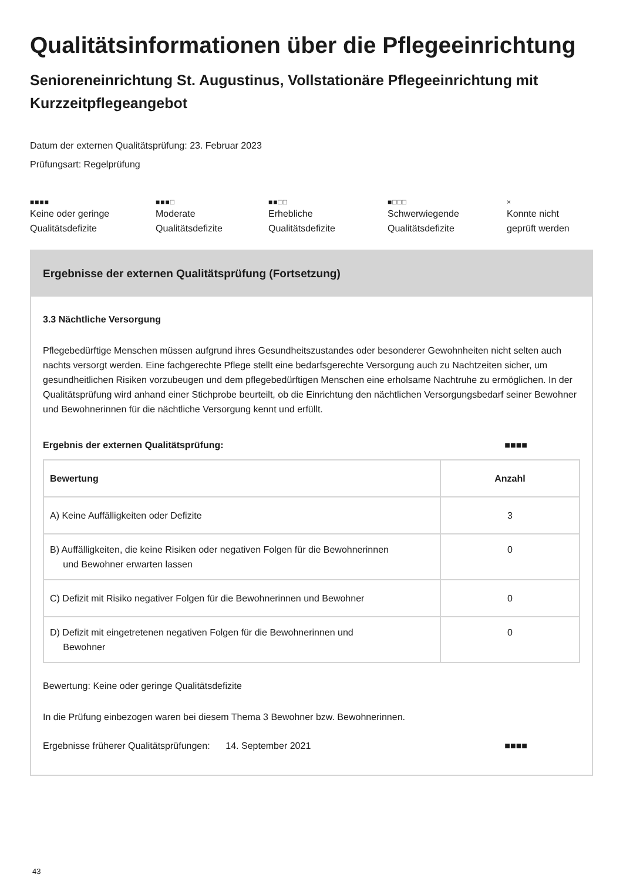Qualitätsinformationen über die Pflegeeinrichtung
Senioreneinrichtung St. Augustinus, Vollstationäre Pflegeeinrichtung mit Kurzzeitpflegeangebot
Datum der externen Qualitätsprüfung: 23. Februar 2023
Prüfungsart: Regelprüfung
■■■■
Keine oder geringe
Qualitätsdefizite
■■■□
Moderate
Qualitätsdefizite
■■□□
Erhebliche
Qualitätsdefizite
■□□□
Schwerwiegende
Qualitätsdefizite
×
Konnte nicht
geprüft werden
Ergebnisse der externen Qualitätsprüfung (Fortsetzung)
3.3 Nächtliche Versorgung
Pflegebedürftige Menschen müssen aufgrund ihres Gesundheitszustandes oder besonderer Gewohnheiten nicht selten auch nachts versorgt werden. Eine fachgerechte Pflege stellt eine bedarfsgerechte Versorgung auch zu Nachtzeiten sicher, um gesundheitlichen Risiken vorzubeugen und dem pflegebedürftigen Menschen eine erholsame Nachtruhe zu ermöglichen. In der Qualitätsprüfung wird anhand einer Stichprobe beurteilt, ob die Einrichtung den nächtlichen Versorgungsbedarf seiner Bewohner und Bewohnerinnen für die nächtliche Versorgung kennt und erfüllt.
Ergebnis der externen Qualitätsprüfung: ■■■■
| Bewertung | Anzahl |
| --- | --- |
| A) Keine Auffälligkeiten oder Defizite | 3 |
| B) Auffälligkeiten, die keine Risiken oder negativen Folgen für die Bewohnerinnen und Bewohner erwarten lassen | 0 |
| C) Defizit mit Risiko negativer Folgen für die Bewohnerinnen und Bewohner | 0 |
| D) Defizit mit eingetretenen negativen Folgen für die Bewohnerinnen und Bewohner | 0 |
Bewertung: Keine oder geringe Qualitätsdefizite
In die Prüfung einbezogen waren bei diesem Thema 3 Bewohner bzw. Bewohnerinnen.
Ergebnisse früherer Qualitätsprüfungen: 14. September 2021 ■■■■
43